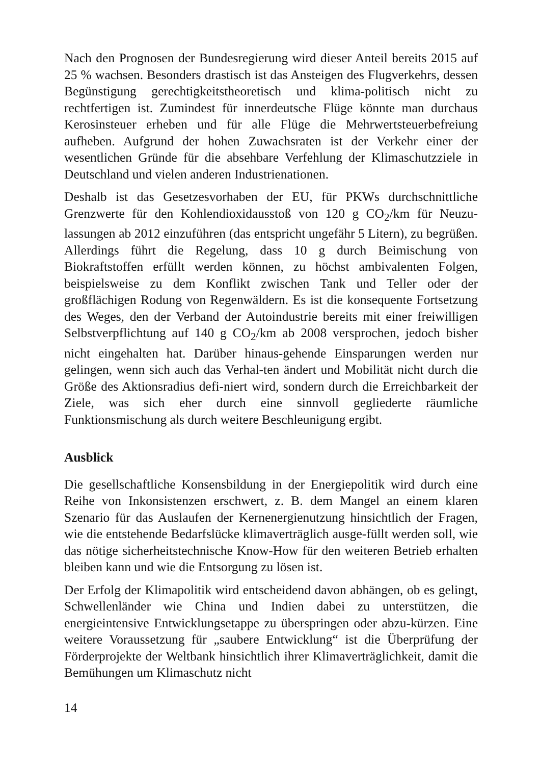Nach den Prognosen der Bundesregierung wird dieser Anteil bereits 2015 auf 25 % wachsen. Besonders drastisch ist das Ansteigen des Flugverkehrs, dessen Begünstigung gerechtigkeitstheoretisch und klima-politisch nicht zu rechtfertigen ist. Zumindest für innerdeutsche Flüge könnte man durchaus Kerosinsteuer erheben und für alle Flüge die Mehrwertsteuerbefreiung aufheben. Aufgrund der hohen Zuwachsraten ist der Verkehr einer der wesentlichen Gründe für die absehbare Verfehlung der Klimaschutzziele in Deutschland und vielen anderen Industrienationen.
Deshalb ist das Gesetzesvorhaben der EU, für PKWs durchschnittliche Grenzwerte für den Kohlendioxidausstoß von 120 g CO<sub>2</sub>/km für Neuzu-lassungen ab 2012 einzuführen (das entspricht ungefähr 5 Litern), zu begrüßen. Allerdings führt die Regelung, dass 10 g durch Beimischung von Biokraftstoffen erfüllt werden können, zu höchst ambivalenten Folgen, beispielsweise zu dem Konflikt zwischen Tank und Teller oder der großflächigen Rodung von Regenwäldern. Es ist die konsequente Fortsetzung des Weges, den der Verband der Autoindustrie bereits mit einer freiwilligen Selbstverpflichtung auf 140 g CO<sub>2</sub>/km ab 2008 versprochen, jedoch bisher nicht eingehalten hat. Darüber hinaus-gehende Einsparungen werden nur gelingen, wenn sich auch das Verhal-ten ändert und Mobilität nicht durch die Größe des Aktionsradius defi-niert wird, sondern durch die Erreichbarkeit der Ziele, was sich eher durch eine sinnvoll gegliederte räumliche Funktionsmischung als durch weitere Beschleunigung ergibt.
Ausblick
Die gesellschaftliche Konsensbildung in der Energiepolitik wird durch eine Reihe von Inkonsistenzen erschwert, z. B. dem Mangel an einem klaren Szenario für das Auslaufen der Kernenergienutzung hinsichtlich der Fragen, wie die entstehende Bedarfslücke klimaverträglich ausge-füllt werden soll, wie das nötige sicherheitstechnische Know-How für den weiteren Betrieb erhalten bleiben kann und wie die Entsorgung zu lösen ist.
Der Erfolg der Klimapolitik wird entscheidend davon abhängen, ob es gelingt, Schwellenländer wie China und Indien dabei zu unterstützen, die energieintensive Entwicklungsetappe zu überspringen oder abzu-kürzen. Eine weitere Voraussetzung für „saubere Entwicklung“ ist die Überprüfung der Förderprojekte der Weltbank hinsichtlich ihrer Klimaverträglichkeit, damit die Bemühungen um Klimaschutz nicht
14